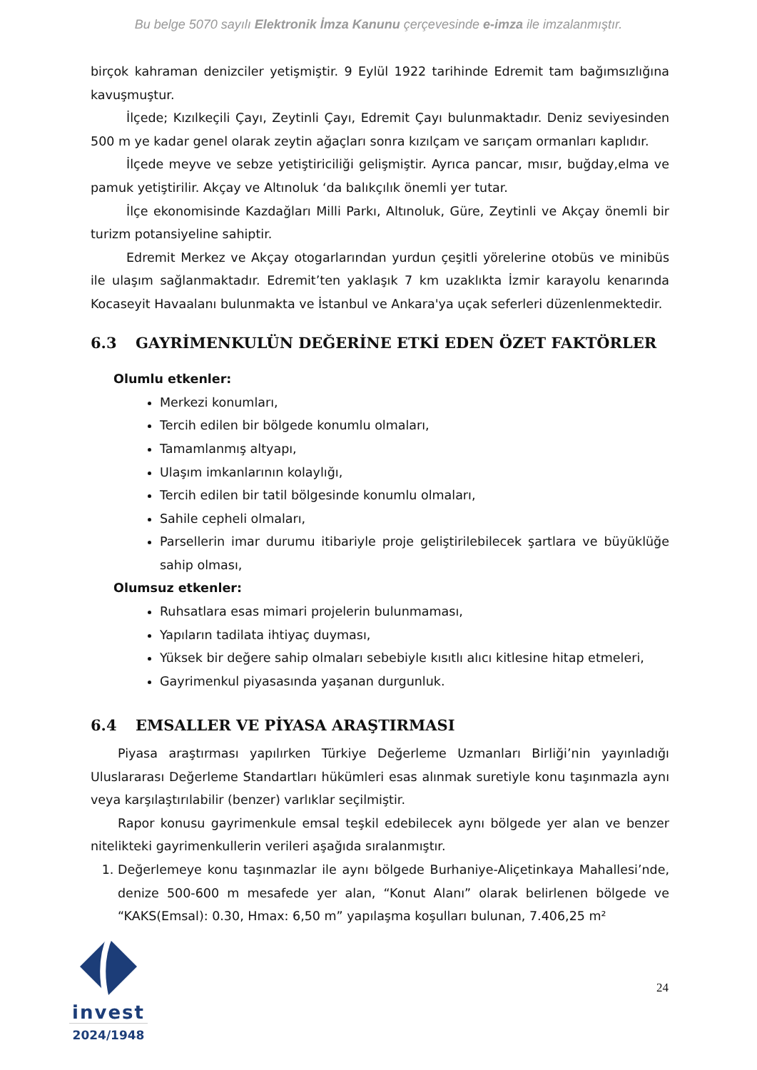Bu belge 5070 sayılı Elektronik İmza Kanunu çerçevesinde e-imza ile imzalanmıştır.
birçok kahraman denizciler yetişmiştir. 9 Eylül 1922 tarihinde Edremit tam bağımsızlığına kavuşmuştur.
İlçede; Kızılkeçili Çayı, Zeytinli Çayı, Edremit Çayı bulunmaktadır. Deniz seviyesinden 500 m ye kadar genel olarak zeytin ağaçları sonra kızılçam ve sarıçam ormanları kaplıdır.
İlçede meyve ve sebze yetiştiriciliği gelişmiştir. Ayrıca pancar, mısır, buğday,elma ve pamuk yetiştirilir. Akçay ve Altınoluk ‘da balıkçılık önemli yer tutar.
İlçe ekonomisinde Kazdağları Milli Parkı, Altınoluk, Güre, Zeytinli ve Akçay önemli bir turizm potansiyeline sahiptir.
Edremit Merkez ve Akçay otogarlarından yurdun çeşitli yörelerine otobüs ve minibüs ile ulaşım sağlanmaktadır. Edremit’ten yaklaşık 7 km uzaklıkta İzmir karayolu kenarında Kocaseyit Havaalanı bulunmakta ve İstanbul ve Ankara'ya uçak seferleri düzenlenmektedir.
6.3 GAYRİMENKULÜN DEĞERİNE ETKİ EDEN ÖZET FAKTÖRLER
Olumlu etkenler:
Merkezi konumları,
Tercih edilen bir bölgede konumlu olmaları,
Tamamlanmış altyapı,
Ulaşım imkanlarının kolaylığı,
Tercih edilen bir tatil bölgesinde konumlu olmaları,
Sahile cepheli olmaları,
Parsellerin imar durumu itibariyle proje geliştirilebilecek şartlara ve büyüklüğe sahip olması,
Olumsuz etkenler:
Ruhsatlara esas mimari projelerin bulunmaması,
Yapıların tadilata ihtiyaç duyması,
Yüksek bir değere sahip olmaları sebebiyle kısıtlı alıcı kitlesine hitap etmeleri,
Gayrimenkul piyasasında yaşanan durgunluk.
6.4 EMSALLER VE PİYASA ARAŞTIRMASI
Piyasa araştırması yapılırken Türkiye Değerleme Uzmanları Birliği’nin yayınladığı Uluslararası Değerleme Standartları hükümleri esas alınmak suretiyle konu taşınmazla aynı veya karşılaştırılabilir (benzer) varlıklar seçilmiştir.
Rapor konusu gayrimenkule emsal teşkil edebilecek aynı bölgede yer alan ve benzer nitelikteki gayrimenkullerin verileri aşağıda sıralanmıştır.
1. Değerlemeye konu taşınmazlar ile aynı bölgede Burhaniye-Aliçetinkaya Mahallesi’nde, denize 500-600 m mesafede yer alan, “Konut Alanı” olarak belirlenen bölgede ve “KAKS(Emsal): 0.30, Hmax: 6,50 m” yapılaşma koşulları bulunan, 7.406,25 m²
invest
2024/1948
24